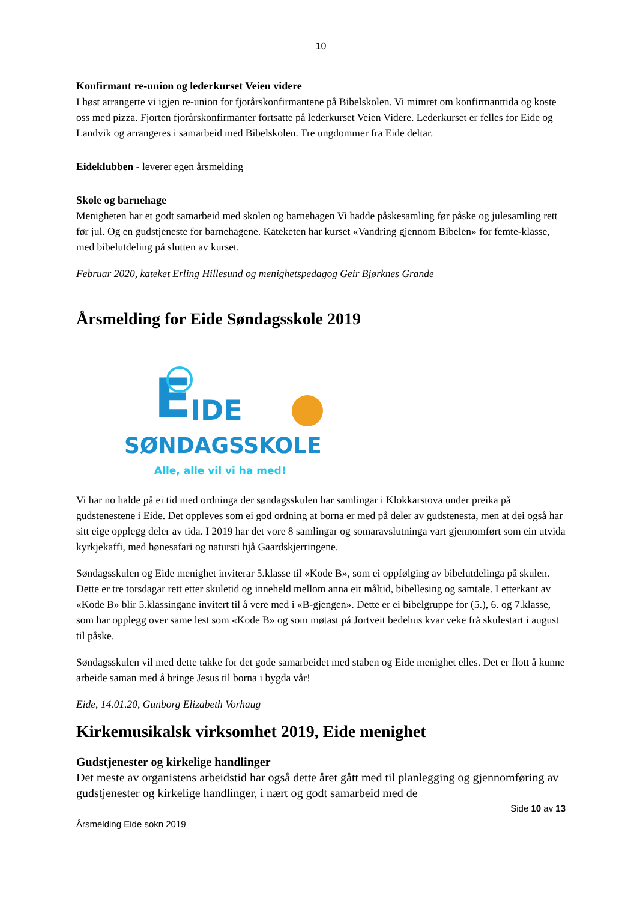10
Konfirmant re-union og lederkurset Veien videre
I høst arrangerte vi igjen re-union for fjorårskonfirmantene på Bibelskolen. Vi mimret om konfirmanttida og koste oss med pizza. Fjorten fjorårskonfirmanter fortsatte på lederkurset Veien Videre. Lederkurset er felles for Eide og Landvik og arrangeres i samarbeid med Bibelskolen. Tre ungdommer fra Eide deltar.
Eideklubben - leverer egen årsmelding
Skole og barnehage
Menigheten har et godt samarbeid med skolen og barnehagen Vi hadde påskesamling før påske og julesamling rett før jul. Og en gudstjeneste for barnehagene. Kateketen har kurset «Vandring gjennom Bibelen» for femte-klasse, med bibelutdeling på slutten av kurset.
Februar 2020, kateket Erling Hillesund og menighetspedagog Geir Bjørknes Grande
Årsmelding for Eide Søndagsskole 2019
E
IDE
SØNDAGSSKOLE
Alle, alle vil vi ha med!
Vi har no halde på ei tid med ordninga der søndagsskulen har samlingar i Klokkarstova under preika på gudstenestene i Eide. Det oppleves som ei god ordning at borna er med på deler av gudstenesta, men at dei også har sitt eige opplegg deler av tida. I 2019 har det vore 8 samlingar og somaravslutninga vart gjennomført som ein utvida kyrkjekaffi, med hønesafari og natursti hjå Gaardskjerringene.
Søndagsskulen og Eide menighet inviterar 5.klasse til «Kode B», som ei oppfølging av bibelutdelinga på skulen. Dette er tre torsdagar rett etter skuletid og inneheld mellom anna eit måltid, bibellesing og samtale. I etterkant av «Kode B» blir 5.klassingane invitert til å vere med i «B-gjengen». Dette er ei bibelgruppe for (5.), 6. og 7.klasse, som har opplegg over same lest som «Kode B» og som møtast på Jortveit bedehus kvar veke frå skulestart i august til påske.
Søndagsskulen vil med dette takke for det gode samarbeidet med staben og Eide menighet elles. Det er flott å kunne arbeide saman med å bringe Jesus til borna i bygda vår!
Eide, 14.01.20, Gunborg Elizabeth Vorhaug
Kirkemusikalsk virksomhet 2019, Eide menighet
Gudstjenester og kirkelige handlinger
Det meste av organistens arbeidstid har også dette året gått med til planlegging og gjennomføring av gudstjenester og kirkelige handlinger, i nært og godt samarbeid med de
Side 10 av 13
Årsmelding Eide sokn 2019